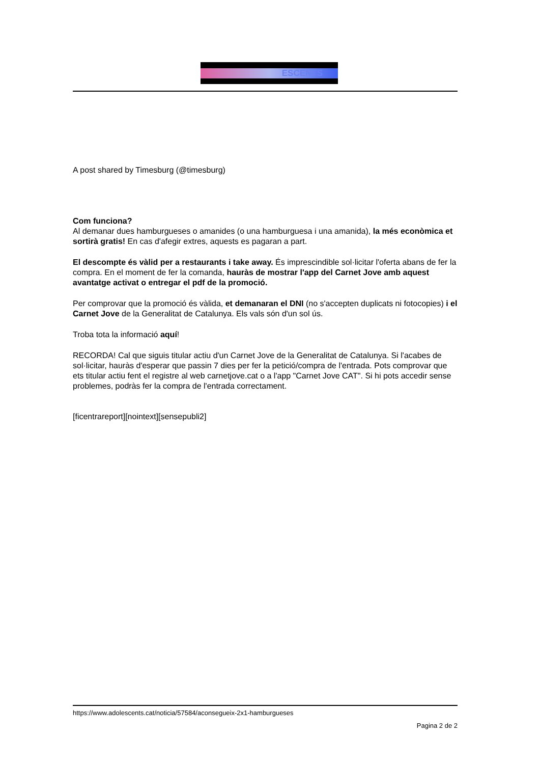ESCENTS
A post shared by Timesburg (@timesburg)
Com funciona?
Al demanar dues hamburgueses o amanides (o una hamburguesa i una amanida), la més econòmica et sortirà gratis! En cas d'afegir extres, aquests es pagaran a part.
El descompte és vàlid per a restaurants i take away. És imprescindible sol·licitar l'oferta abans de fer la compra. En el moment de fer la comanda, hauràs de mostrar l'app del Carnet Jove amb aquest avantatge activat o entregar el pdf de la promoció.
Per comprovar que la promoció és vàlida, et demanaran el DNI (no s'accepten duplicats ni fotocopies) i el Carnet Jove de la Generalitat de Catalunya. Els vals són d'un sol ús.
Troba tota la informació aquí!
RECORDA! Cal que siguis titular actiu d'un Carnet Jove de la Generalitat de Catalunya. Si l'acabes de sol·licitar, hauràs d'esperar que passin 7 dies per fer la petició/compra de l'entrada. Pots comprovar que ets titular actiu fent el registre al web carnetjove.cat o a l'app "Carnet Jove CAT". Si hi pots accedir sense problemes, podràs fer la compra de l'entrada correctament.
[ficentrareport][nointext][sensepubli2]
https://www.adolescents.cat/noticia/57584/aconsegueix-2x1-hamburgueses
Pagina 2 de 2